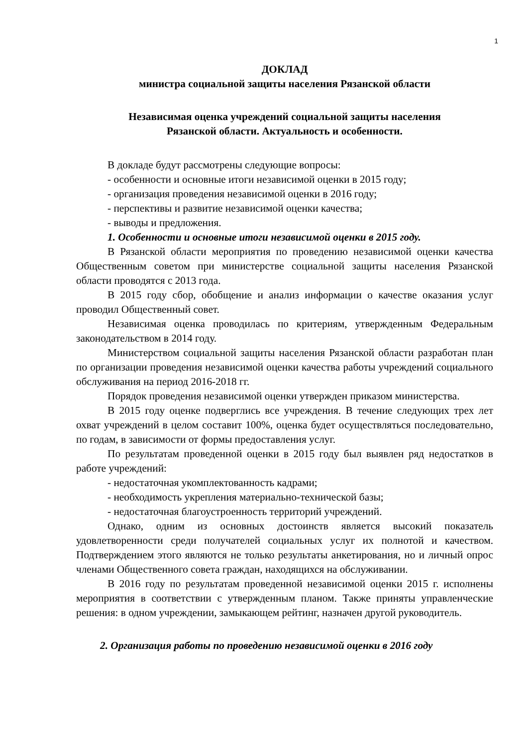1
ДОКЛАД
министра социальной защиты населения Рязанской области
Независимая оценка учреждений социальной защиты населения
Рязанской области. Актуальность и особенности.
В докладе будут рассмотрены следующие вопросы:
- особенности и основные итоги независимой оценки в 2015 году;
- организация проведения независимой оценки в 2016 году;
- перспективы и развитие независимой оценки качества;
- выводы и предложения.
1. Особенности и основные итоги независимой оценки в 2015 году.
В Рязанской области мероприятия по проведению независимой оценки качества Общественным советом при министерстве социальной защиты населения Рязанской области проводятся с 2013 года.
В 2015 году сбор, обобщение и анализ информации о качестве оказания услуг проводил Общественный совет.
Независимая оценка проводилась по критериям, утвержденным Федеральным законодательством в 2014 году.
Министерством социальной защиты населения Рязанской области разработан план по организации проведения независимой оценки качества работы учреждений социального обслуживания на период 2016-2018 гг.
Порядок проведения независимой оценки утвержден приказом министерства.
В 2015 году оценке подверглись все учреждения. В течение следующих трех лет охват учреждений в целом составит 100%, оценка будет осуществляться последовательно, по годам, в зависимости от формы предоставления услуг.
По результатам проведенной оценки в 2015 году был выявлен ряд недостатков в работе учреждений:
- недостаточная укомплектованность кадрами;
- необходимость укрепления материально-технической базы;
- недостаточная благоустроенность территорий учреждений.
Однако, одним из основных достоинств является высокий показатель удовлетворенности среди получателей социальных услуг их полнотой и качеством. Подтверждением этого являются не только результаты анкетирования, но и личный опрос членами Общественного совета граждан, находящихся на обслуживании.
В 2016 году по результатам проведенной независимой оценки 2015 г. исполнены мероприятия в соответствии с утвержденным планом. Также приняты управленческие решения: в одном учреждении, замыкающем рейтинг, назначен другой руководитель.
2. Организация работы по проведению независимой оценки в 2016 году